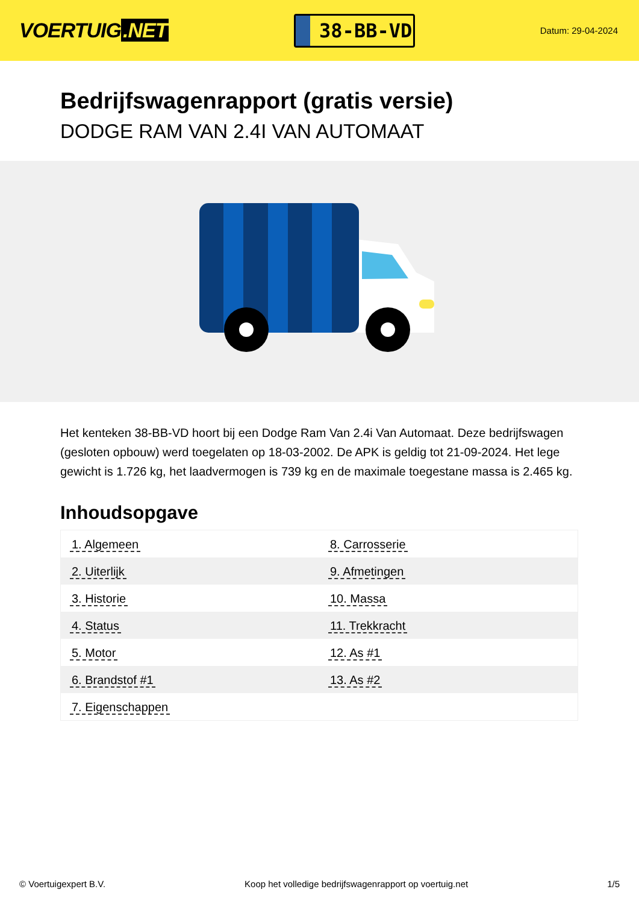VOERTUIG.NET
38-BB-VD
Datum: 29-04-2024
Bedrijfswagenrapport (gratis versie)
DODGE RAM VAN 2.4I VAN AUTOMAAT
Het kenteken 38-BB-VD hoort bij een Dodge Ram Van 2.4i Van Automaat. Deze bedrijfswagen (gesloten opbouw) werd toegelaten op 18-03-2002. De APK is geldig tot 21-09-2024. Het lege gewicht is 1.726 kg, het laadvermogen is 739 kg en de maximale toegestane massa is 2.465 kg.
Inhoudsopgave
| 1. Algemeen | 8. Carrosserie |
| 2. Uiterlijk | 9. Afmetingen |
| 3. Historie | 10. Massa |
| 4. Status | 11. Trekkracht |
| 5. Motor | 12. As #1 |
| 6. Brandstof #1 | 13. As #2 |
| 7. Eigenschappen | |
© Voertuigexpert B.V. Koop het volledige bedrijfswagenrapport op voertuig.net 1/5